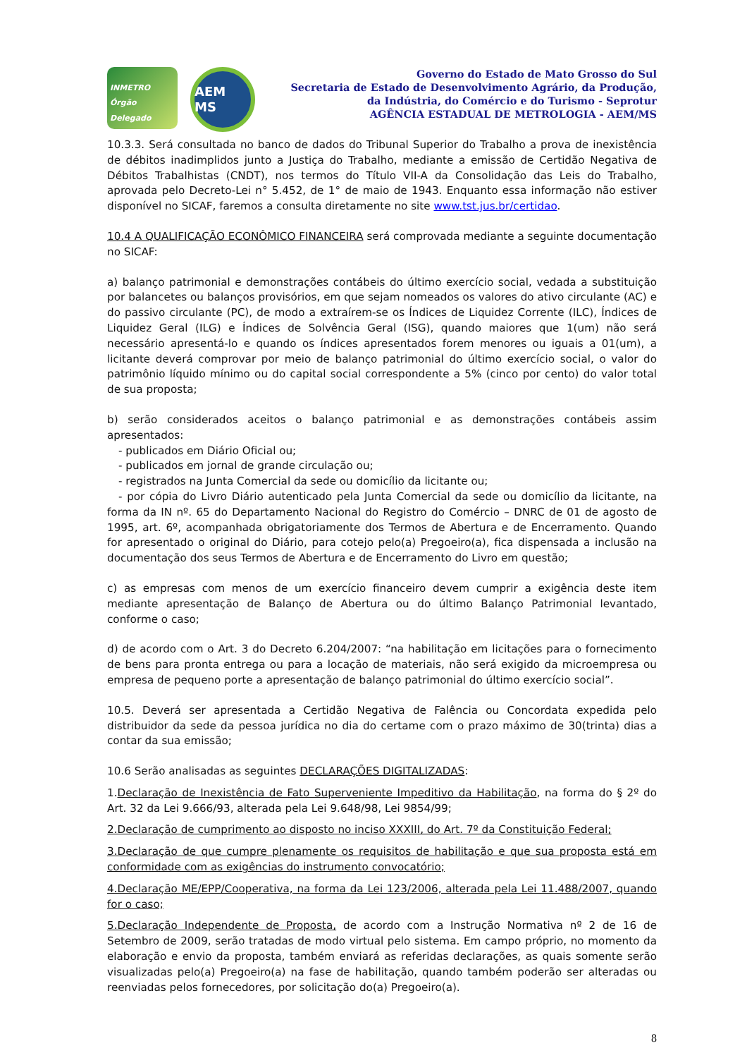INMETRO Órgão Delegado
AEM MS
Governo do Estado de Mato Grosso do Sul
Secretaria de Estado de Desenvolvimento Agrário, da Produção,
da Indústria, do Comércio e do Turismo - Seprotur
AGÊNCIA ESTADUAL DE METROLOGIA - AEM/MS
10.3.3. Será consultada no banco de dados do Tribunal Superior do Trabalho a prova de inexistência de débitos inadimplidos junto a Justiça do Trabalho, mediante a emissão de Certidão Negativa de Débitos Trabalhistas (CNDT), nos termos do Título VII-A da Consolidação das Leis do Trabalho, aprovada pelo Decreto-Lei n° 5.452, de 1° de maio de 1943. Enquanto essa informação não estiver disponível no SICAF, faremos a consulta diretamente no site www.tst.jus.br/certidao.
10.4 A QUALIFICAÇÃO ECONÔMICO FINANCEIRA será comprovada mediante a seguinte documentação no SICAF:
a) balanço patrimonial e demonstrações contábeis do último exercício social, vedada a substituição por balancetes ou balanços provisórios, em que sejam nomeados os valores do ativo circulante (AC) e do passivo circulante (PC), de modo a extraírem-se os Índices de Liquidez Corrente (ILC), Índices de Liquidez Geral (ILG) e Índices de Solvência Geral (ISG), quando maiores que 1(um) não será necessário apresentá-lo e quando os índices apresentados forem menores ou iguais a 01(um), a licitante deverá comprovar por meio de balanço patrimonial do último exercício social, o valor do patrimônio líquido mínimo ou do capital social correspondente a 5% (cinco por cento) do valor total de sua proposta;
b) serão considerados aceitos o balanço patrimonial e as demonstrações contábeis assim apresentados:
- publicados em Diário Oficial ou;
- publicados em jornal de grande circulação ou;
- registrados na Junta Comercial da sede ou domicílio da licitante ou;
- por cópia do Livro Diário autenticado pela Junta Comercial da sede ou domicílio da licitante, na forma da IN nº. 65 do Departamento Nacional do Registro do Comércio – DNRC de 01 de agosto de 1995, art. 6º, acompanhada obrigatoriamente dos Termos de Abertura e de Encerramento. Quando for apresentado o original do Diário, para cotejo pelo(a) Pregoeiro(a), fica dispensada a inclusão na documentação dos seus Termos de Abertura e de Encerramento do Livro em questão;
c) as empresas com menos de um exercício financeiro devem cumprir a exigência deste item mediante apresentação de Balanço de Abertura ou do último Balanço Patrimonial levantado, conforme o caso;
d) de acordo com o Art. 3 do Decreto 6.204/2007: “na habilitação em licitações para o fornecimento de bens para pronta entrega ou para a locação de materiais, não será exigido da microempresa ou empresa de pequeno porte a apresentação de balanço patrimonial do último exercício social”.
10.5. Deverá ser apresentada a Certidão Negativa de Falência ou Concordata expedida pelo distribuidor da sede da pessoa jurídica no dia do certame com o prazo máximo de 30(trinta) dias a contar da sua emissão;
10.6 Serão analisadas as seguintes DECLARAÇÕES DIGITALIZADAS:
1.Declaração de Inexistência de Fato Superveniente Impeditivo da Habilitação, na forma do § 2º do Art. 32 da Lei 9.666/93, alterada pela Lei 9.648/98, Lei 9854/99;
2.Declaração de cumprimento ao disposto no inciso XXXIII, do Art. 7º da Constituição Federal;
3.Declaração de que cumpre plenamente os requisitos de habilitação e que sua proposta está em conformidade com as exigências do instrumento convocatório;
4.Declaração ME/EPP/Cooperativa, na forma da Lei 123/2006, alterada pela Lei 11.488/2007, quando for o caso;
5.Declaração Independente de Proposta, de acordo com a Instrução Normativa nº 2 de 16 de Setembro de 2009, serão tratadas de modo virtual pelo sistema. Em campo próprio, no momento da elaboração e envio da proposta, também enviará as referidas declarações, as quais somente serão visualizadas pelo(a) Pregoeiro(a) na fase de habilitação, quando também poderão ser alteradas ou reenviadas pelos fornecedores, por solicitação do(a) Pregoeiro(a).
8